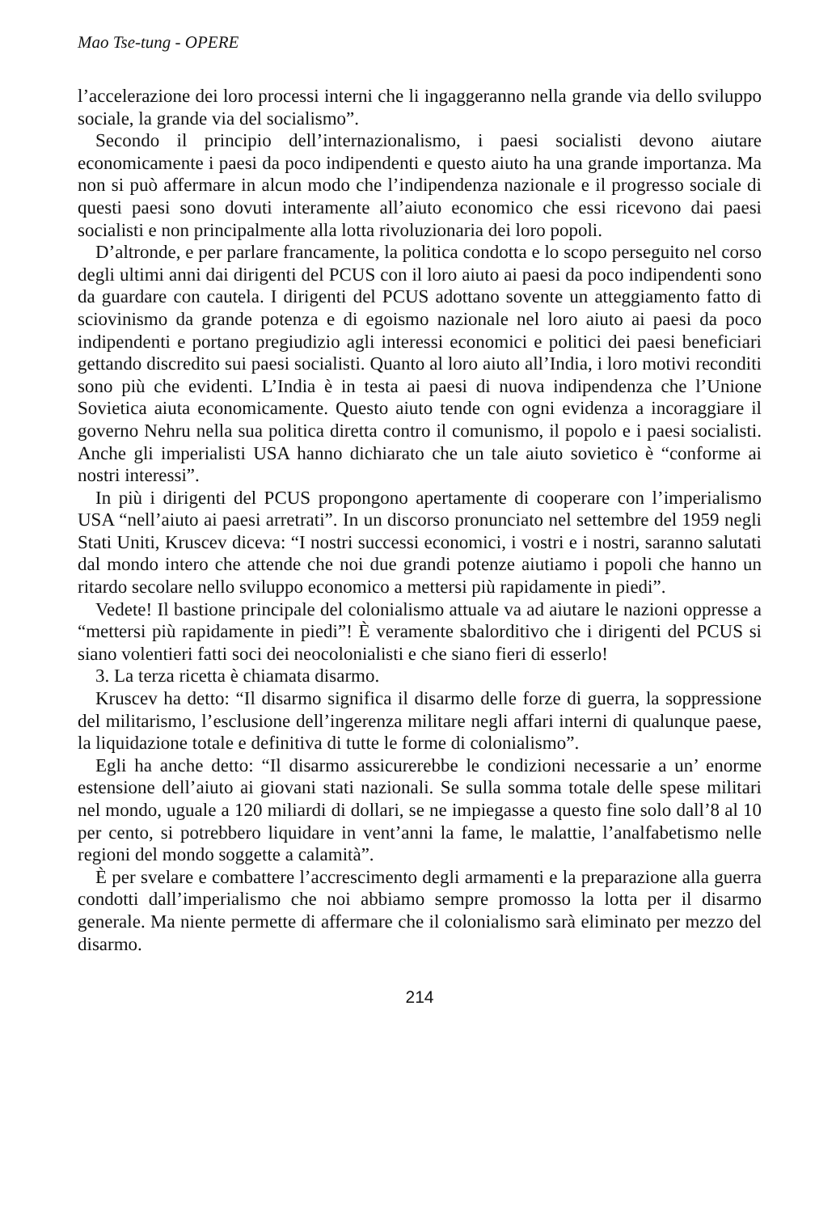Mao Tse-tung - OPERE
l’accelerazione dei loro processi interni che li ingaggeranno nella grande via dello sviluppo sociale, la grande via del socialismo”.
Secondo il principio dell’internazionalismo, i paesi socialisti devono aiutare economicamente i paesi da poco indipendenti e questo aiuto ha una grande importanza. Ma non si può affermare in alcun modo che l’indipendenza nazionale e il progresso sociale di questi paesi sono dovuti interamente all’aiuto economico che essi ricevono dai paesi socialisti e non principalmente alla lotta rivoluzionaria dei loro popoli.
D’altronde, e per parlare francamente, la politica condotta e lo scopo perseguito nel corso degli ultimi anni dai dirigenti del PCUS con il loro aiuto ai paesi da poco indipendenti sono da guardare con cautela. I dirigenti del PCUS adottano sovente un atteggiamento fatto di sciovinismo da grande potenza e di egoismo nazionale nel loro aiuto ai paesi da poco indipendenti e portano pregiudizio agli interessi economici e politici dei paesi beneficiari gettando discredito sui paesi socialisti. Quanto al loro aiuto all’India, i loro motivi reconditi sono più che evidenti. L’India è in testa ai paesi di nuova indipendenza che l’Unione Sovietica aiuta economicamente. Questo aiuto tende con ogni evidenza a incoraggiare il governo Nehru nella sua politica diretta contro il comunismo, il popolo e i paesi socialisti. Anche gli imperialisti USA hanno dichiarato che un tale aiuto sovietico è “conforme ai nostri interessi”.
In più i dirigenti del PCUS propongono apertamente di cooperare con l’imperialismo USA “nell’aiuto ai paesi arretrati”. In un discorso pronunciato nel settembre del 1959 negli Stati Uniti, Kruscev diceva: “I nostri successi economici, i vostri e i nostri, saranno salutati dal mondo intero che attende che noi due grandi potenze aiutiamo i popoli che hanno un ritardo secolare nello sviluppo economico a mettersi più rapidamente in piedi”.
Vedete! Il bastione principale del colonialismo attuale va ad aiutare le nazioni oppresse a “mettersi più rapidamente in piedi”! È veramente sbalorditivo che i dirigenti del PCUS si siano volentieri fatti soci dei neocolonialisti e che siano fieri di esserlo!
3. La terza ricetta è chiamata disarmo.
Kruscev ha detto: “Il disarmo significa il disarmo delle forze di guerra, la soppressione del militarismo, l’esclusione dell’ingerenza militare negli affari interni di qualunque paese, la liquidazione totale e definitiva di tutte le forme di colonialismo”.
Egli ha anche detto: “Il disarmo assicurerebbe le condizioni necessarie a un’ enorme estensione dell’aiuto ai giovani stati nazionali. Se sulla somma totale delle spese militari nel mondo, uguale a 120 miliardi di dollari, se ne impiegasse a questo fine solo dall’8 al 10 per cento, si potrebbero liquidare in vent’anni la fame, le malattie, l’analfabetismo nelle regioni del mondo soggette a calamità”.
È per svelare e combattere l’accrescimento degli armamenti e la preparazione alla guerra condotti dall’imperialismo che noi abbiamo sempre promosso la lotta per il disarmo generale. Ma niente permette di affermare che il colonialismo sarà eliminato per mezzo del disarmo.
214